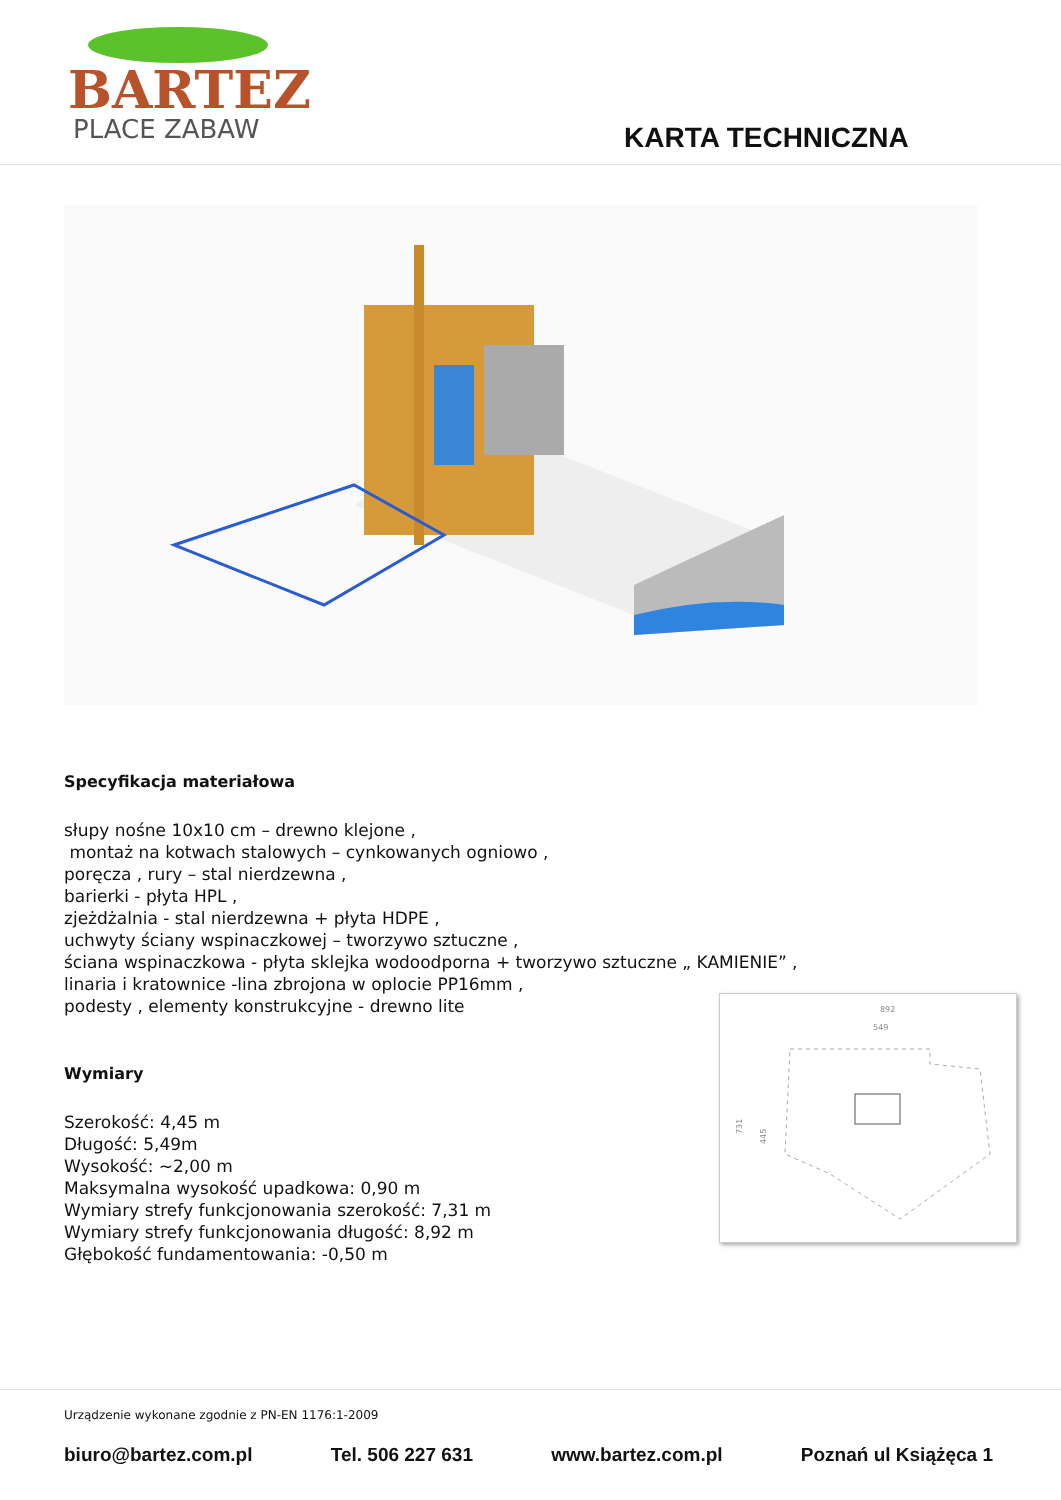BARTEZ
PLACE ZABAW
KARTA TECHNICZNA
Specyfikacja materiałowa
słupy nośne 10x10 cm – drewno klejone ,
montaż na kotwach stalowych – cynkowanych ogniowo ,
poręcza , rury – stal nierdzewna ,
barierki - płyta HPL ,
zjeżdżalnia - stal nierdzewna + płyta HDPE ,
uchwyty ściany wspinaczkowej – tworzywo sztuczne ,
ściana wspinaczkowa - płyta sklejka wodoodporna + tworzywo sztuczne „ KAMIENIE” ,
linaria i kratownice -lina zbrojona w oplocie PP16mm ,
podesty , elementy konstrukcyjne - drewno lite
Wymiary
Szerokość: 4,45 m
Długość: 5,49m
Wysokość: ~2,00 m
Maksymalna wysokość upadkowa: 0,90 m
Wymiary strefy funkcjonowania szerokość: 7,31 m
Wymiary strefy funkcjonowania długość: 8,92 m
Głębokość fundamentowania: -0,50 m
892
549
731
445
Urządzenie wykonane zgodnie z PN-EN 1176:1-2009
biuro@bartez.com.pl Tel. 506 227 631 www.bartez.com.pl Poznań ul Książęca 1